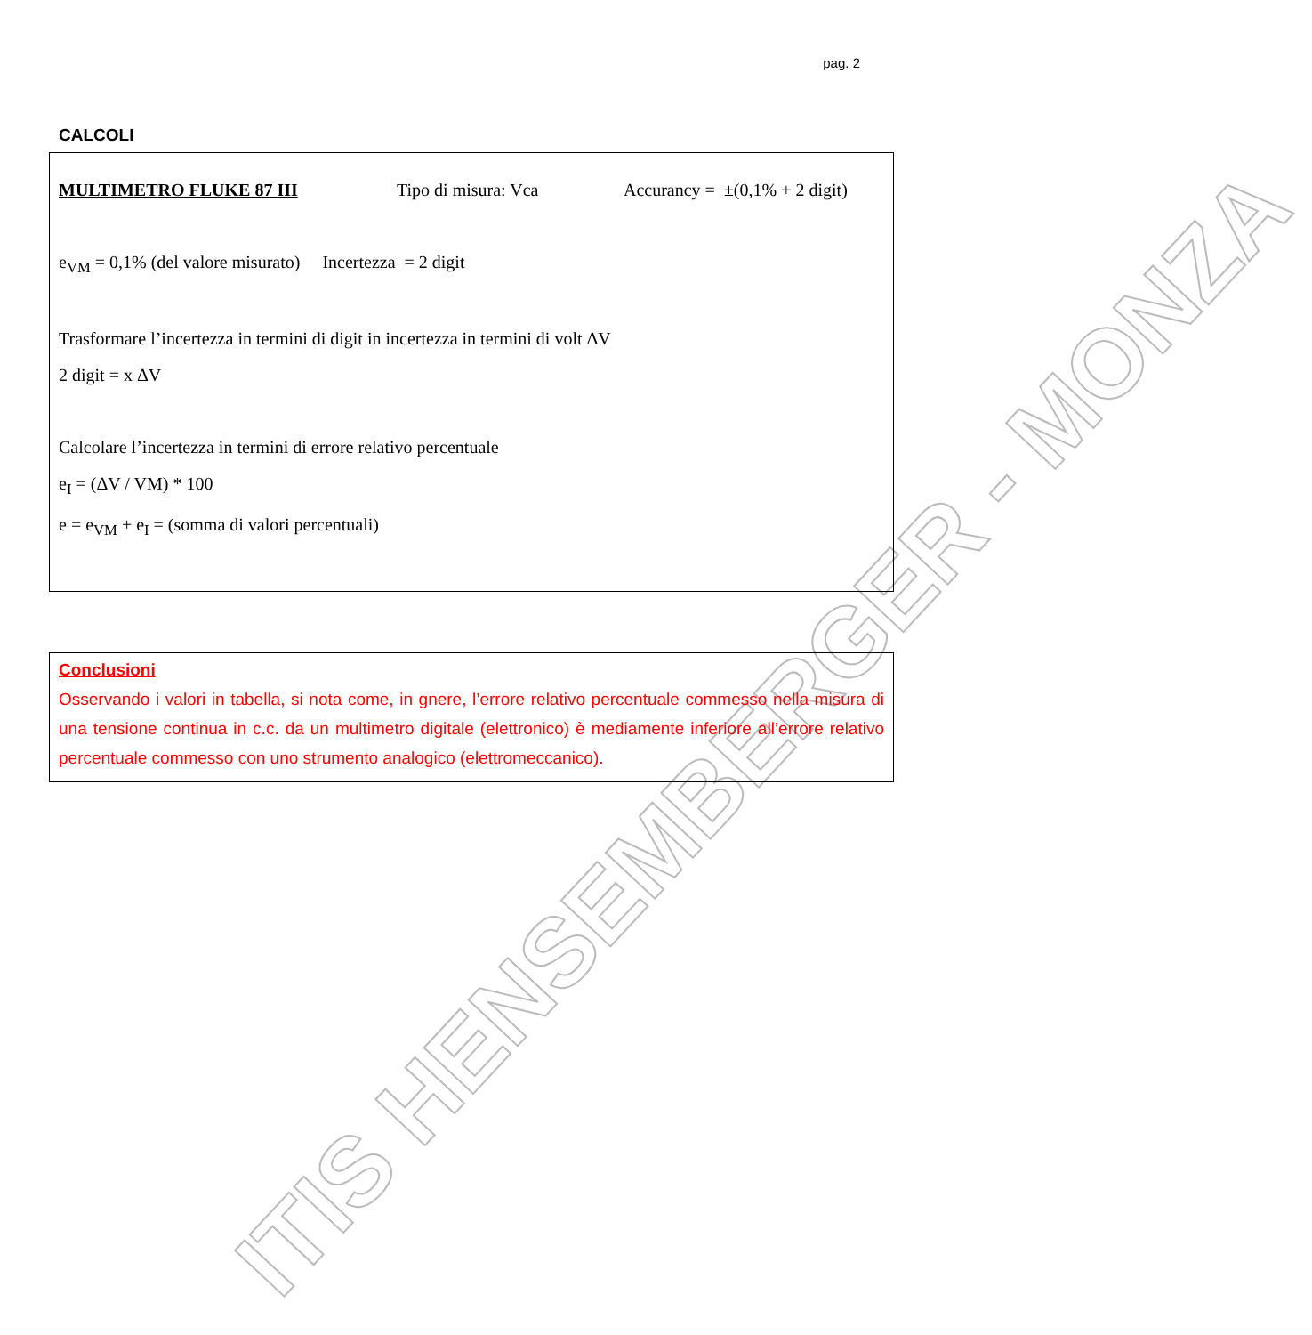ITIS HENSEMBERGER - MONZA
pag. 2
CALCOLI
MULTIMETRO FLUKE 87 III Tipo di misura: Vca Accurancy = ±(0,1% + 2 digit)
e<sub>VM</sub> = 0,1% (del valore misurato) Incertezza = 2 digit
Trasformare l’incertezza in termini di digit in incertezza in termini di volt ΔV
2 digit = x ΔV
Calcolare l’incertezza in termini di errore relativo percentuale
e<sub>I</sub> = (ΔV / VM) * 100
e = e<sub>VM</sub> + e<sub>I</sub> = (somma di valori percentuali)
Conclusioni
Osservando i valori in tabella, si nota come, in gnere, l’errore relativo percentuale commesso nella misura di una tensione continua in c.c. da un multimetro digitale (elettronico) è mediamente inferiore all’errore relativo percentuale commesso con uno strumento analogico (elettromeccanico).